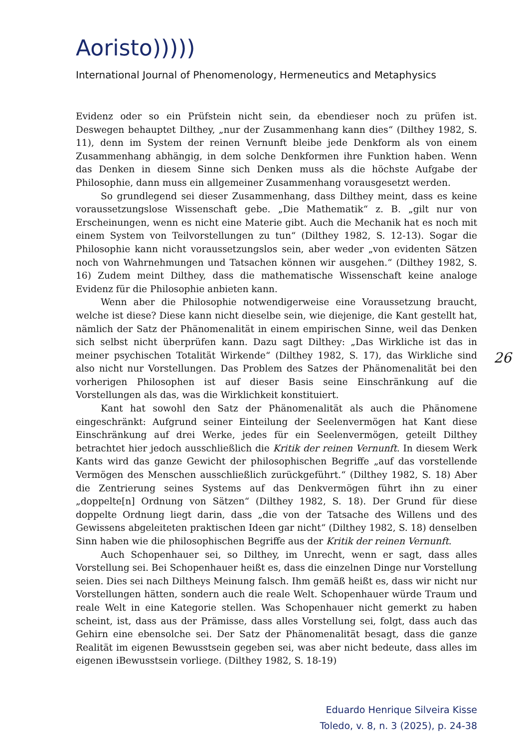Aoristo )))))
International Journal of Phenomenology, Hermeneutics and Metaphysics
Evidenz oder so ein Prüfstein nicht sein, da ebendieser noch zu prüfen ist. Deswegen behauptet Dilthey, „nur der Zusammenhang kann dies“ (Dilthey 1982, S. 11), denn im System der reinen Vernunft bleibe jede Denkform als von einem Zusammenhang abhängig, in dem solche Denkformen ihre Funktion haben. Wenn das Denken in diesem Sinne sich Denken muss als die höchste Aufgabe der Philosophie, dann muss ein allgemeiner Zusammenhang vorausgesetzt werden.
So grundlegend sei dieser Zusammenhang, dass Dilthey meint, dass es keine voraussetzungslose Wissenschaft gebe. „Die Mathematik“ z. B. „gilt nur von Erscheinungen, wenn es nicht eine Materie gibt. Auch die Mechanik hat es noch mit einem System von Teilvorstellungen zu tun“ (Dilthey 1982, S. 12-13). Sogar die Philosophie kann nicht voraussetzungslos sein, aber weder „von evidenten Sätzen noch von Wahrnehmungen und Tatsachen können wir ausgehen.“ (Dilthey 1982, S. 16) Zudem meint Dilthey, dass die mathematische Wissenschaft keine analoge Evidenz für die Philosophie anbieten kann.
Wenn aber die Philosophie notwendigerweise eine Voraussetzung braucht, welche ist diese? Diese kann nicht dieselbe sein, wie diejenige, die Kant gestellt hat, nämlich der Satz der Phänomenalität in einem empirischen Sinne, weil das Denken sich selbst nicht überprüfen kann. Dazu sagt Dilthey: „Das Wirkliche ist das in meiner psychischen Totalität Wirkende“ (Dilthey 1982, S. 17), das Wirkliche sind also nicht nur Vorstellungen. Das Problem des Satzes der Phänomenalität bei den vorherigen Philosophen ist auf dieser Basis seine Einschränkung auf die Vorstellungen als das, was die Wirklichkeit konstituiert.
Kant hat sowohl den Satz der Phänomenalität als auch die Phänomene eingeschränkt: Aufgrund seiner Einteilung der Seelenvermögen hat Kant diese Einschränkung auf drei Werke, jedes für ein Seelenvermögen, geteilt Dilthey betrachtet hier jedoch ausschließlich die Kritik der reinen Vernunft. In diesem Werk Kants wird das ganze Gewicht der philosophischen Begriffe „auf das vorstellende Vermögen des Menschen ausschließlich zurückgeführt.“ (Dilthey 1982, S. 18) Aber die Zentrierung seines Systems auf das Denkvermögen führt ihn zu einer „doppelte[n] Ordnung von Sätzen“ (Dilthey 1982, S. 18). Der Grund für diese doppelte Ordnung liegt darin, dass „die von der Tatsache des Willens und des Gewissens abgeleiteten praktischen Ideen gar nicht“ (Dilthey 1982, S. 18) denselben Sinn haben wie die philosophischen Begriffe aus der Kritik der reinen Vernunft.
Auch Schopenhauer sei, so Dilthey, im Unrecht, wenn er sagt, dass alles Vorstellung sei. Bei Schopenhauer heißt es, dass die einzelnen Dinge nur Vorstellung seien. Dies sei nach Diltheys Meinung falsch. Ihm gemäß heißt es, dass wir nicht nur Vorstellungen hätten, sondern auch die reale Welt. Schopenhauer würde Traum und reale Welt in eine Kategorie stellen. Was Schopenhauer nicht gemerkt zu haben scheint, ist, dass aus der Prämisse, dass alles Vorstellung sei, folgt, dass auch das Gehirn eine ebensolche sei. Der Satz der Phänomenalität besagt, dass die ganze Realität im eigenen Bewusstsein gegeben sei, was aber nicht bedeute, dass alles im eigenen iBewusstsein vorliege. (Dilthey 1982, S. 18-19)
26
Eduardo Henrique Silveira Kisse
Toledo, v. 8, n. 3 (2025), p. 24-38